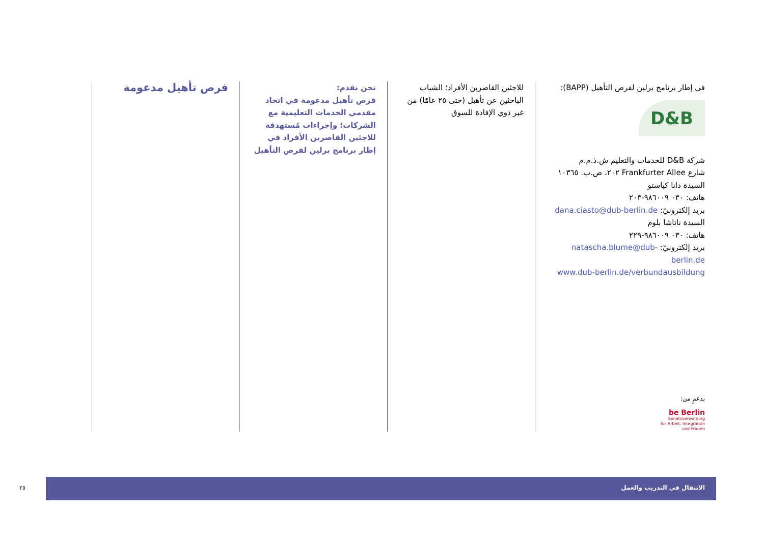فرص تأهيل مدعومة
نحن نقدم:
فرص تأهيل مدعومة في اتحاد مقدمي الخدمات التعليمية مع الشركات؛ وإجراءات مُستهدفة للاجئين القاصرين الأفراد في إطار برنامج برلين لفرص التأهيل
للاجئين القاصرين الأفراد؛ الشباب الباحثين عن تأهيل (حتى ٢٥ عامًا) من غير ذوي الإفادة للسوق
في إطار برنامج برلين لفرص التأهيل (BAPP):
D&B
شركة D&B للخدمات والتعليم ش.ذ.م.م
شارع Frankfurter Allee ٢٠٢، ص.ب. ١٠٣٦٥
السيدة دانا كياستو
هاتف: ٠٣٠ ٩٨٦٠٠٩-٢٠٣
بريد إلكترونيّ: dana.ciasto@dub-berlin.de
السيدة ناتاشا بلوم
هاتف: ٠٣٠ ٩٨٦٠٠٩-٢٢٩
بريد إلكترونيّ: natascha.blume@dub-berlin.de
www.dub-berlin.de/verbundausbildung
بدعمٍ من:
be Berlin
Senatsverwaltung
für Arbeit, Integration
und Frauen
٢٥
الانتقال في التدريب والعمل